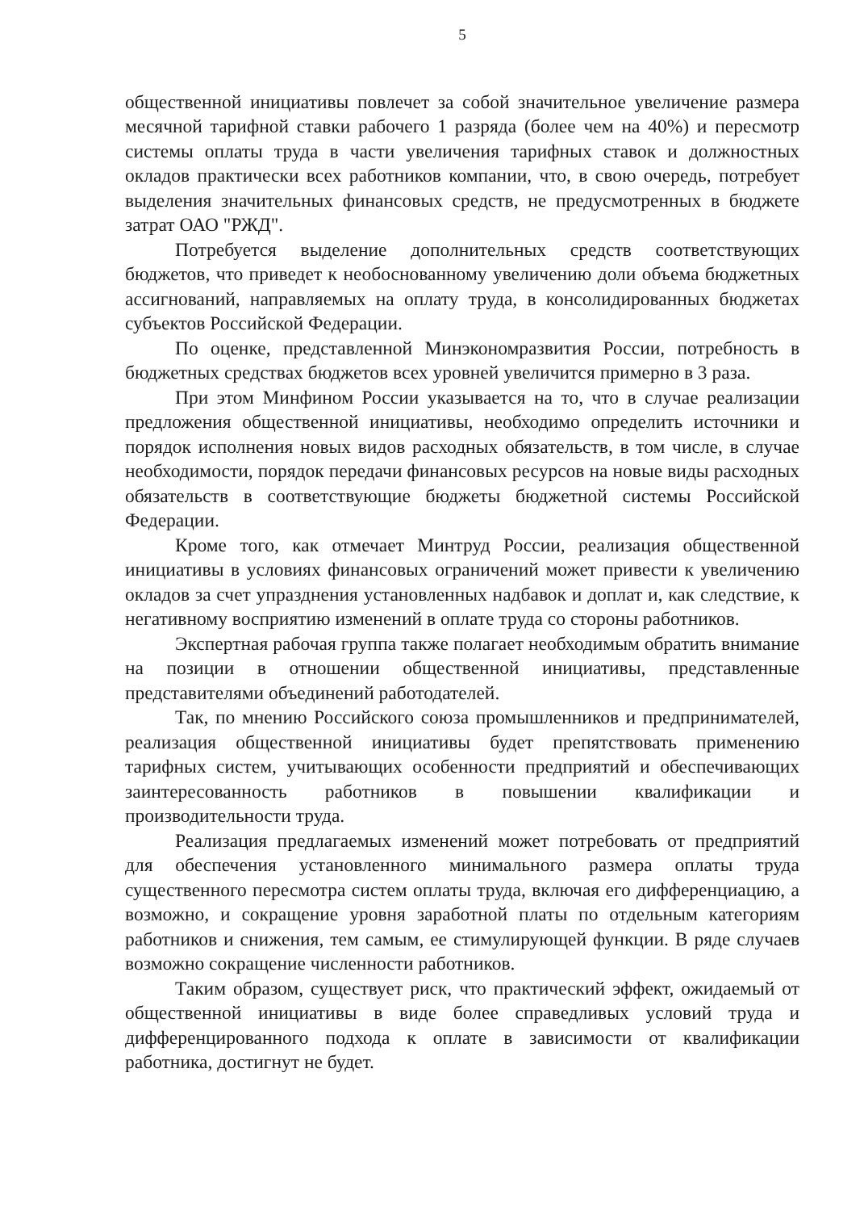5
общественной инициативы повлечет за собой значительное увеличение размера месячной тарифной ставки рабочего 1 разряда (более чем на 40%) и пересмотр системы оплаты труда в части увеличения тарифных ставок и должностных окладов практически всех работников компании, что, в свою очередь, потребует выделения значительных финансовых средств, не предусмотренных в бюджете затрат ОАО "РЖД".
Потребуется выделение дополнительных средств соответствующих бюджетов, что приведет к необоснованному увеличению доли объема бюджетных ассигнований, направляемых на оплату труда, в консолидированных бюджетах субъектов Российской Федерации.
По оценке, представленной Минэкономразвития России, потребность в бюджетных средствах бюджетов всех уровней увеличится примерно в 3 раза.
При этом Минфином России указывается на то, что в случае реализации предложения общественной инициативы, необходимо определить источники и порядок исполнения новых видов расходных обязательств, в том числе, в случае необходимости, порядок передачи финансовых ресурсов на новые виды расходных обязательств в соответствующие бюджеты бюджетной системы Российской Федерации.
Кроме того, как отмечает Минтруд России, реализация общественной инициативы в условиях финансовых ограничений может привести к увеличению окладов за счет упразднения установленных надбавок и доплат и, как следствие, к негативному восприятию изменений в оплате труда со стороны работников.
Экспертная рабочая группа также полагает необходимым обратить внимание на позиции в отношении общественной инициативы, представленные представителями объединений работодателей.
Так, по мнению Российского союза промышленников и предпринимателей, реализация общественной инициативы будет препятствовать применению тарифных систем, учитывающих особенности предприятий и обеспечивающих заинтересованность работников в повышении квалификации и производительности труда.
Реализация предлагаемых изменений может потребовать от предприятий для обеспечения установленного минимального размера оплаты труда существенного пересмотра систем оплаты труда, включая его дифференциацию, а возможно, и сокращение уровня заработной платы по отдельным категориям работников и снижения, тем самым, ее стимулирующей функции. В ряде случаев возможно сокращение численности работников.
Таким образом, существует риск, что практический эффект, ожидаемый от общественной инициативы в виде более справедливых условий труда и дифференцированного подхода к оплате в зависимости от квалификации работника, достигнут не будет.